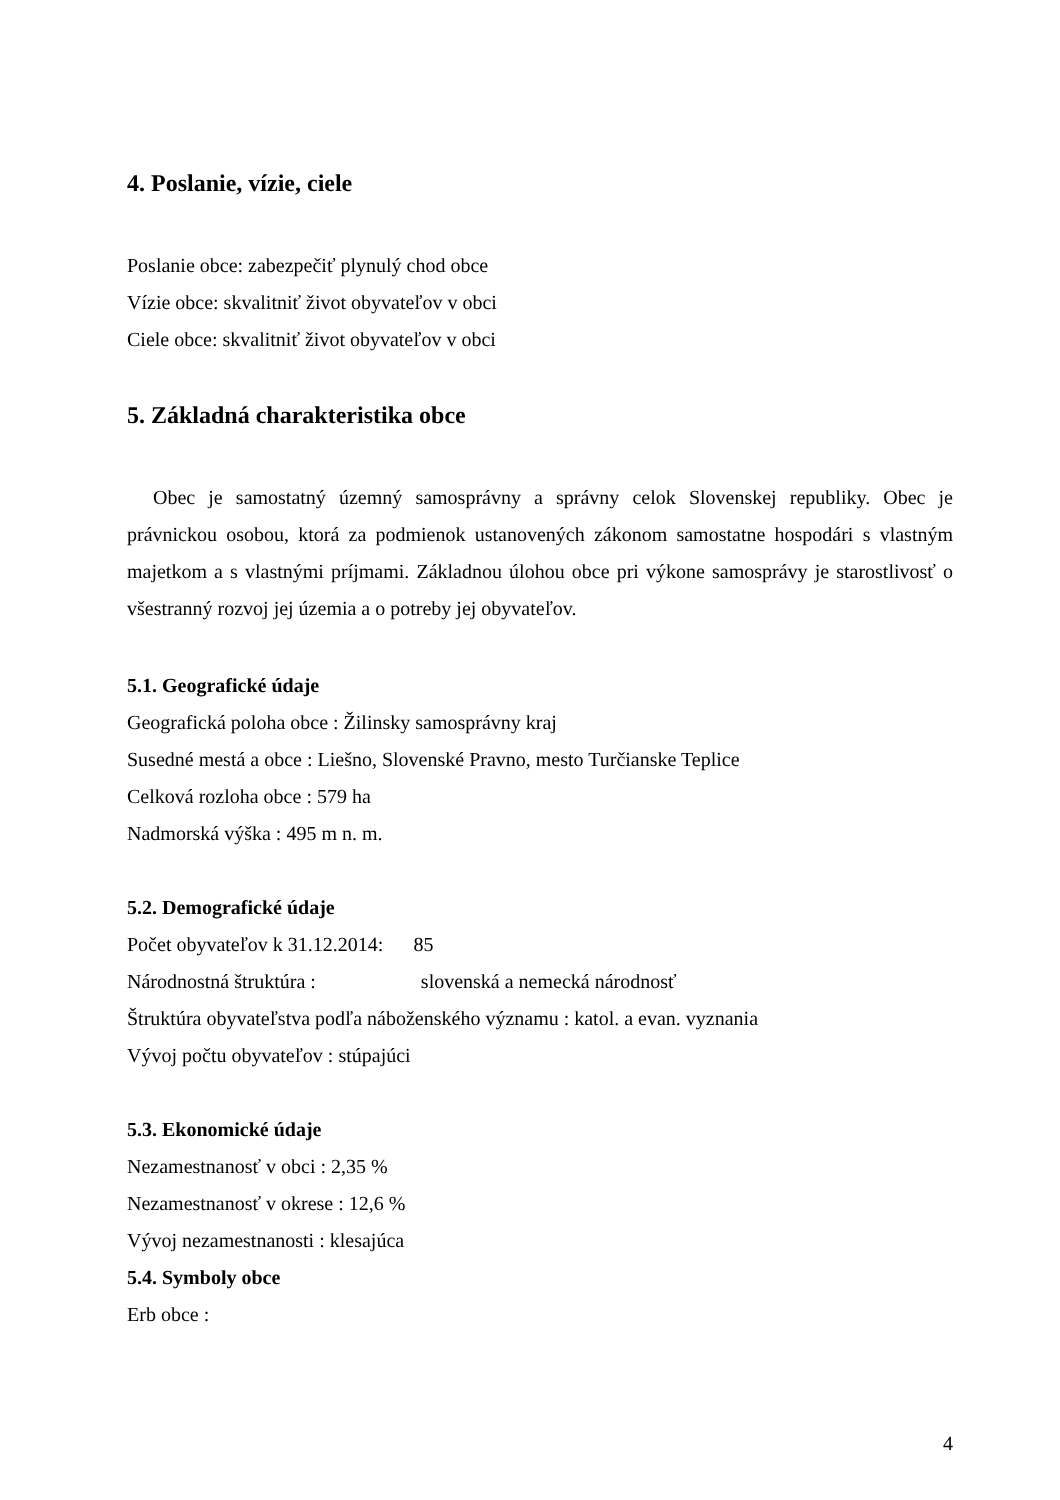4. Poslanie, vízie, ciele
Poslanie obce: zabezpečiť plynulý chod obce
Vízie obce: skvalitniť život obyvateľov v obci
Ciele obce: skvalitniť život obyvateľov v obci
5. Základná charakteristika obce
Obec je samostatný územný samosprávny a správny celok Slovenskej republiky. Obec je právnickou osobou, ktorá za podmienok ustanovených zákonom samostatne hospodári s vlastným majetkom a s vlastnými príjmami. Základnou úlohou obce pri výkone samosprávy je starostlivosť o všestranný rozvoj jej územia a o potreby jej obyvateľov.
5.1. Geografické údaje
Geografická poloha obce : Žilinsky samosprávny kraj
Susedné mestá a obce : Liešno, Slovenské Pravno, mesto Turčianske Teplice
Celková rozloha obce : 579 ha
Nadmorská výška : 495 m n. m.
5.2. Demografické údaje
Počet obyvateľov k 31.12.2014: 85
Národnostná štruktúra : slovenská a nemecká národnosť
Štruktúra obyvateľstva podľa náboženského významu : katol. a evan. vyznania
Vývoj počtu obyvateľov : stúpajúci
5.3. Ekonomické údaje
Nezamestnanosť v obci : 2,35 %
Nezamestnanosť v okrese : 12,6 %
Vývoj nezamestnanosti : klesajúca
5.4. Symboly obce
Erb obce :
4